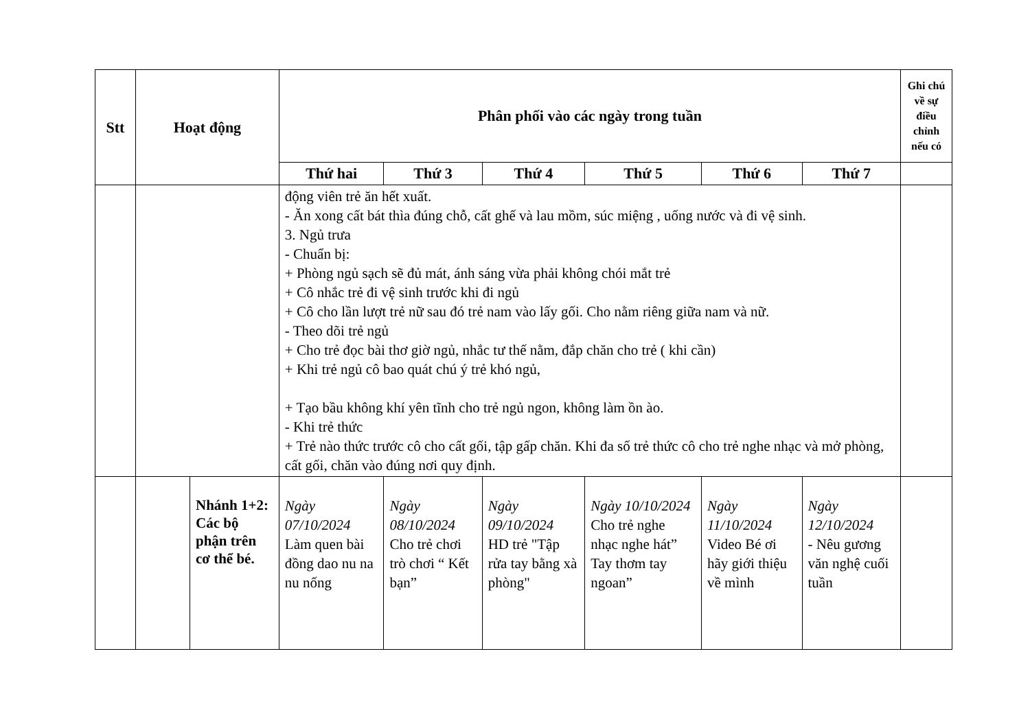| Stt | Hoạt động | | Phân phối vào các ngày trong tuần | | | | | | Ghi chú về sự điều chỉnh nếu có |
| --- | --- | --- | --- | --- | --- | --- | --- | --- | --- |
| | | | Thứ hai | Thứ 3 | Thứ 4 | Thứ 5 | Thứ 6 | Thứ 7 | |
| | | | động viên trẻ ăn hết xuất. - Ăn xong cất bát thìa đúng chỗ, cất ghế và lau mồm, súc miệng , uống nước và đi vệ sinh. 3. Ngủ trưa - Chuẩn bị: + Phòng ngủ sạch sẽ đủ mát, ánh sáng vừa phải không chói mắt trẻ + Cô nhắc trẻ đi vệ sinh trước khi đi ngủ + Cô cho lần lượt trẻ nữ sau đó trẻ nam vào lấy gối. Cho nằm riêng giữa nam và nữ. - Theo dõi trẻ ngủ + Cho trẻ đọc bài thơ giờ ngủ, nhắc tư thế nằm, đắp chăn cho trẻ ( khi cần) + Khi trẻ ngủ cô bao quát chú ý trẻ khó ngủ, + Tạo bầu không khí yên tĩnh cho trẻ ngủ ngon, không làm ồn ào. - Khi trẻ thức + Trẻ nào thức trước cô cho cất gối, tập gấp chăn. Khi đa số trẻ thức cô cho trẻ nghe nhạc và mở phòng, cất gối, chăn vào đúng nơi quy định. | | | | | | |
| | | Nhánh 1+2: Các bộ phận trên cơ thể bé. | Ngày 07/10/2024 Làm quen bài đồng dao nu na nu nống | Ngày 08/10/2024 Cho trẻ chơi trò chơi “ Kết bạn” | Ngày 09/10/2024 HD trẻ "Tập rửa tay bằng xà phòng" | Ngày 10/10/2024 Cho trẻ nghe nhạc nghe hát” Tay thơm tay ngoan” | Ngày 11/10/2024 Video Bé ơi hãy giới thiệu về mình | Ngày 12/10/2024 - Nêu gương văn nghệ cuối tuần | |